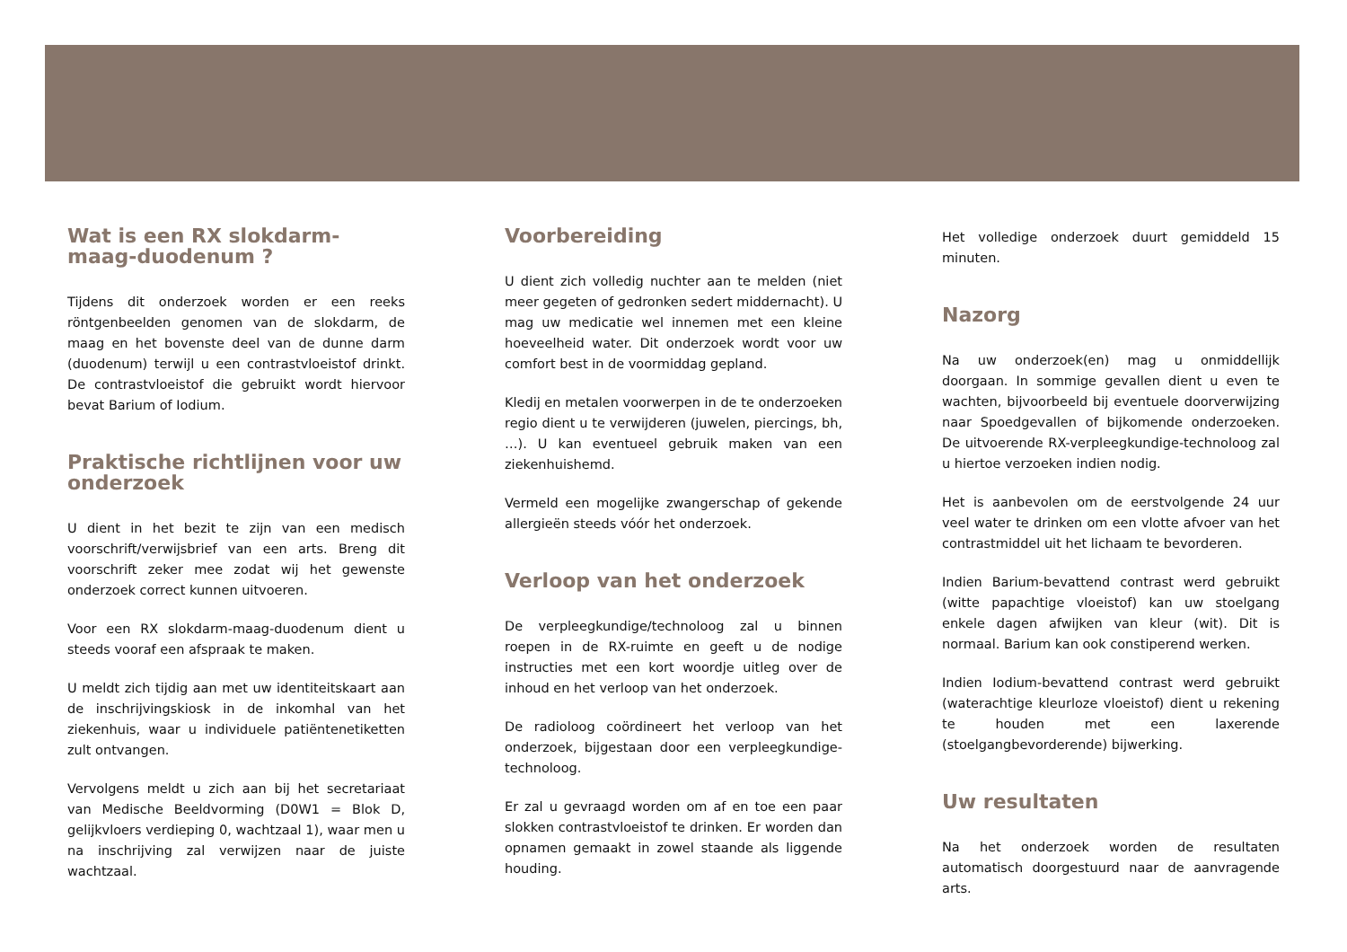Wat is een RX slokdarm-maag-duodenum ?
Tijdens dit onderzoek worden er een reeks röntgenbeelden genomen van de slokdarm, de maag en het bovenste deel van de dunne darm (duodenum) terwijl u een contrastvloeistof drinkt. De contrastvloeistof die gebruikt wordt hiervoor bevat Barium of Iodium.
Praktische richtlijnen voor uw onderzoek
U dient in het bezit te zijn van een medisch voorschrift/verwijsbrief van een arts. Breng dit voorschrift zeker mee zodat wij het gewenste onderzoek correct kunnen uitvoeren.
Voor een RX slokdarm-maag-duodenum dient u steeds vooraf een afspraak te maken.
U meldt zich tijdig aan met uw identiteitskaart aan de inschrijvingskiosk in de inkomhal van het ziekenhuis, waar u individuele patiëntenetiketten zult ontvangen.
Vervolgens meldt u zich aan bij het secretariaat van Medische Beeldvorming (D0W1 = Blok D, gelijkvloers verdieping 0, wachtzaal 1), waar men u na inschrijving zal verwijzen naar de juiste wachtzaal.
Voorbereiding
U dient zich volledig nuchter aan te melden (niet meer gegeten of gedronken sedert middernacht). U mag uw medicatie wel innemen met een kleine hoeveelheid water. Dit onderzoek wordt voor uw comfort best in de voormiddag gepland.
Kledij en metalen voorwerpen in de te onderzoeken regio dient u te verwijderen (juwelen, piercings, bh, …). U kan eventueel gebruik maken van een ziekenhuishemd.
Vermeld een mogelijke zwangerschap of gekende allergieën steeds vóór het onderzoek.
Verloop van het onderzoek
De verpleegkundige/technoloog zal u binnen roepen in de RX-ruimte en geeft u de nodige instructies met een kort woordje uitleg over de inhoud en het verloop van het onderzoek.
De radioloog coördineert het verloop van het onderzoek, bijgestaan door een verpleegkundige-technoloog.
Er zal u gevraagd worden om af en toe een paar slokken contrastvloeistof te drinken. Er worden dan opnamen gemaakt in zowel staande als liggende houding.
Het volledige onderzoek duurt gemiddeld 15 minuten.
Nazorg
Na uw onderzoek(en) mag u onmiddellijk doorgaan. In sommige gevallen dient u even te wachten, bijvoorbeeld bij eventuele doorverwijzing naar Spoedgevallen of bijkomende onderzoeken. De uitvoerende RX-verpleegkundige-technoloog zal u hiertoe verzoeken indien nodig.
Het is aanbevolen om de eerstvolgende 24 uur veel water te drinken om een vlotte afvoer van het contrastmiddel uit het lichaam te bevorderen.
Indien Barium-bevattend contrast werd gebruikt (witte papachtige vloeistof) kan uw stoelgang enkele dagen afwijken van kleur (wit). Dit is normaal. Barium kan ook constiperend werken.
Indien Iodium-bevattend contrast werd gebruikt (waterachtige kleurloze vloeistof) dient u rekening te houden met een laxerende (stoelgangbevorderende) bijwerking.
Uw resultaten
Na het onderzoek worden de resultaten automatisch doorgestuurd naar de aanvragende arts.